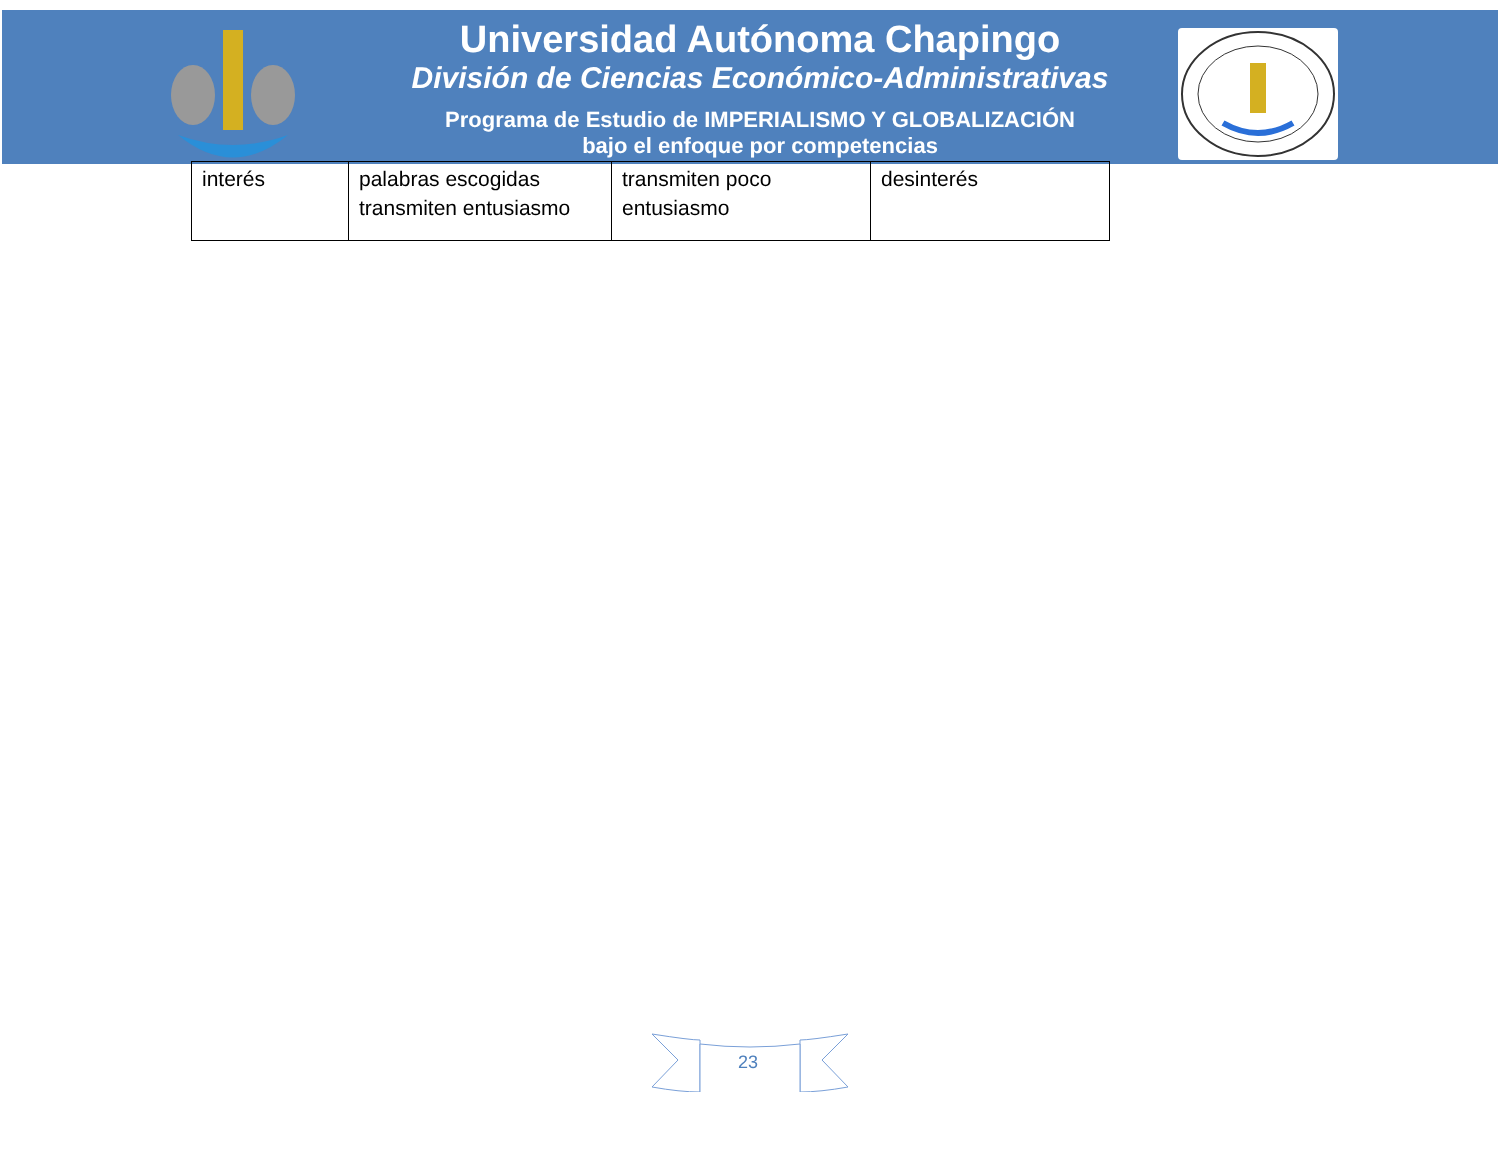Universidad Autónoma Chapingo
División de Ciencias Económico-Administrativas
Programa de Estudio de IMPERIALISMO Y GLOBALIZACIÓN
bajo el enfoque por competencias
| interés | palabras escogidas transmiten entusiasmo | transmiten poco entusiasmo | desinterés |
23